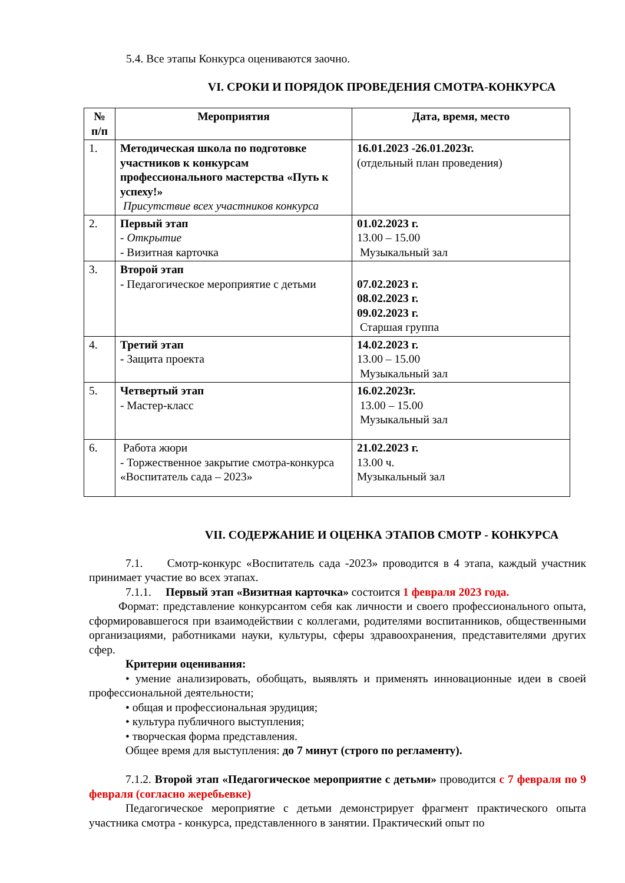5.4. Все этапы Конкурса оцениваются заочно.
VI. СРОКИ И ПОРЯДОК ПРОВЕДЕНИЯ СМОТРА-КОНКУРСА
| № п/п | Мероприятия | Дата, время, место |
| --- | --- | --- |
| 1. | Методическая школа по подготовке участников к конкурсам профессионального мастерства «Путь к успеху!» Присутствие всех участников конкурса | 16.01.2023 -26.01.2023г. (отдельный план проведения) |
| 2. | Первый этап - Открытие - Визитная карточка | 01.02.2023 г. 13.00 – 15.00 Музыкальный зал |
| 3. | Второй этап - Педагогическое мероприятие с детьми | 07.02.2023 г. 08.02.2023 г. 09.02.2023 г. Старшая группа |
| 4. | Третий этап - Защита проекта | 14.02.2023 г. 13.00 – 15.00 Музыкальный зал |
| 5. | Четвертый этап - Мастер-класс | 16.02.2023г. 13.00 – 15.00 Музыкальный зал |
| 6. | Работа жюри - Торжественное закрытие смотра-конкурса «Воспитатель сада – 2023» | 21.02.2023 г. 13.00 ч. Музыкальный зал |
VII. СОДЕРЖАНИЕ И ОЦЕНКА ЭТАПОВ СМОТР - КОНКУРСА
7.1. Смотр-конкурс «Воспитатель сада -2023» проводится в 4 этапа, каждый участник принимает участие во всех этапах.
7.1.1. Первый этап «Визитная карточка» состоится 1 февраля 2023 года.
Формат: представление конкурсантом себя как личности и своего профессионального опыта, сформировавшегося при взаимодействии с коллегами, родителями воспитанников, общественными организациями, работниками науки, культуры, сферы здравоохранения, представителями других сфер.
Критерии оценивания:
• умение анализировать, обобщать, выявлять и применять инновационные идеи в своей профессиональной деятельности;
• общая и профессиональная эрудиция;
• культура публичного выступления;
• творческая форма представления.
Общее время для выступления: до 7 минут (строго по регламенту).
7.1.2. Второй этап «Педагогическое мероприятие с детьми» проводится с 7 февраля по 9 февраля (согласно жеребьевке)
Педагогическое мероприятие с детьми демонстрирует фрагмент практического опыта участника смотра - конкурса, представленного в занятии. Практический опыт по